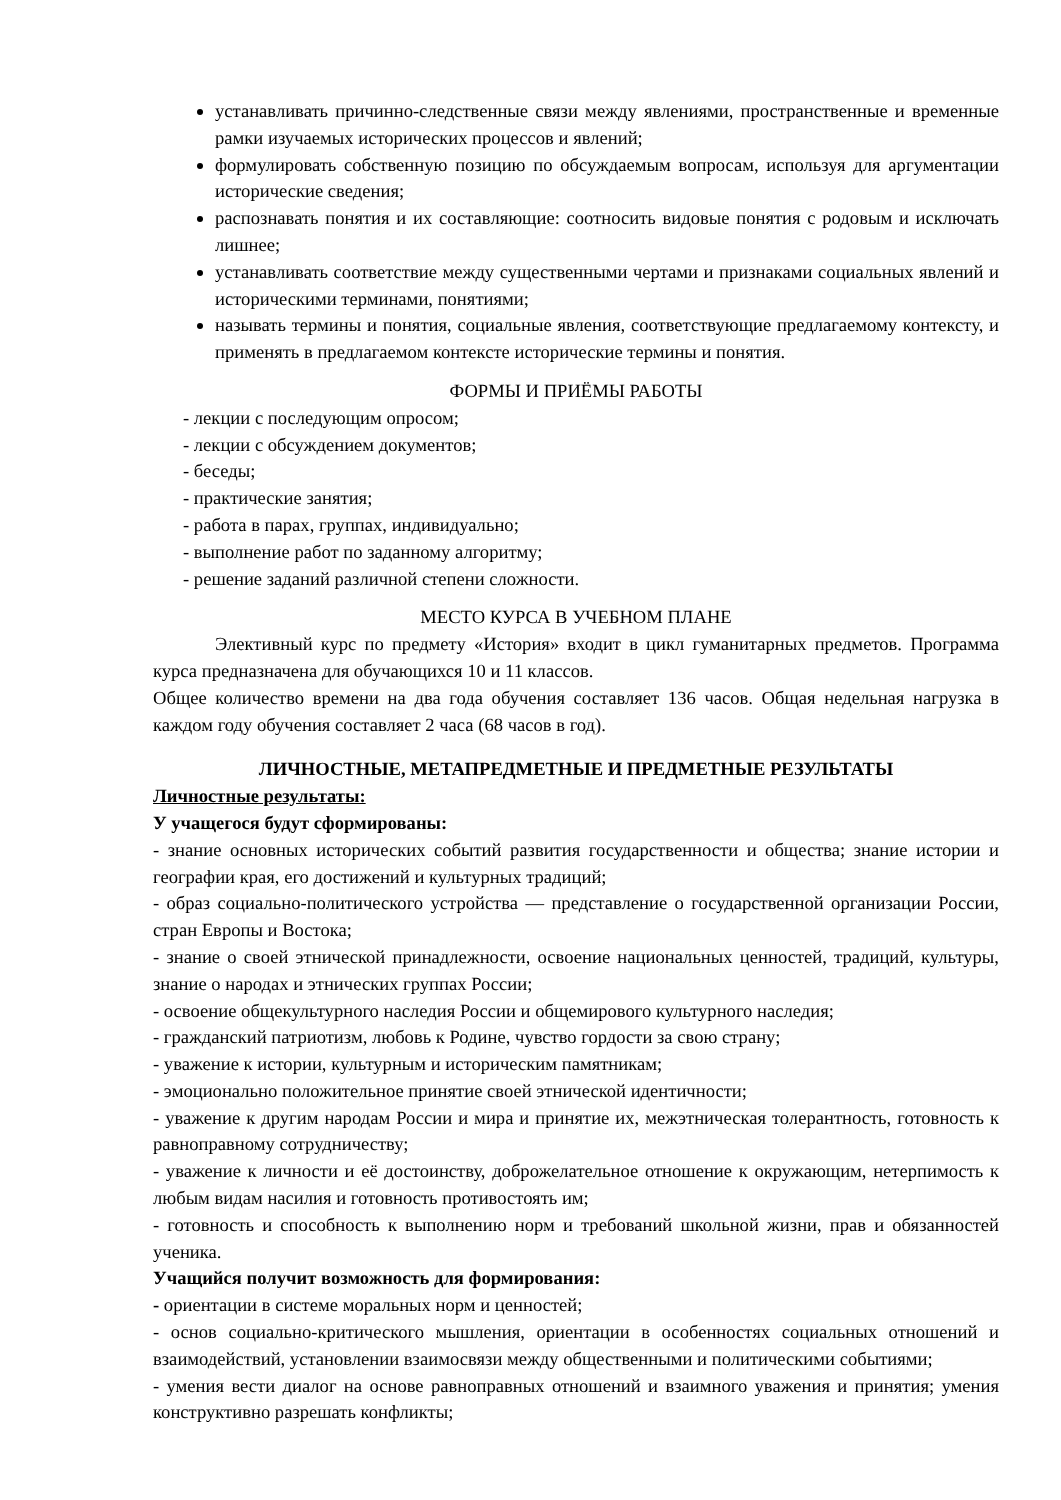устанавливать причинно-следственные связи между явлениями, пространственные и временные рамки изучаемых исторических процессов и явлений;
формулировать собственную позицию по обсуждаемым вопросам, используя для аргументации исторические сведения;
распознавать понятия и их составляющие: соотносить видовые понятия с родовым и исключать лишнее;
устанавливать соответствие между существенными чертами и признаками социальных явлений и историческими терминами, понятиями;
называть термины и понятия, социальные явления, соответствующие предлагаемому контексту, и применять в предлагаемом контексте исторические термины и понятия.
ФОРМЫ И ПРИЁМЫ РАБОТЫ
- лекции с последующим опросом;
- лекции с обсуждением документов;
- беседы;
- практические занятия;
- работа в парах, группах, индивидуально;
- выполнение работ по заданному алгоритму;
- решение заданий различной степени сложности.
МЕСТО КУРСА В УЧЕБНОМ ПЛАНЕ
Элективный курс по предмету «История» входит в цикл гуманитарных предметов. Программа курса предназначена для обучающихся 10 и 11 классов.
Общее количество времени на два года обучения составляет 136 часов. Общая недельная нагрузка в каждом году обучения составляет 2 часа (68 часов в год).
ЛИЧНОСТНЫЕ, МЕТАПРЕДМЕТНЫЕ И ПРЕДМЕТНЫЕ РЕЗУЛЬТАТЫ
Личностные результаты:
У учащегося будут сформированы:
- знание основных исторических событий развития государственности и общества; знание истории и географии края, его достижений и культурных традиций;
- образ социально-политического устройства — представление о государственной организации России, стран Европы и Востока;
- знание о своей этнической принадлежности, освоение национальных ценностей, традиций, культуры, знание о народах и этнических группах России;
- освоение общекультурного наследия России и общемирового культурного наследия;
- гражданский патриотизм, любовь к Родине, чувство гордости за свою страну;
- уважение к истории, культурным и историческим памятникам;
- эмоционально положительное принятие своей этнической идентичности;
- уважение к другим народам России и мира и принятие их, межэтническая толерантность, готовность к равноправному сотрудничеству;
- уважение к личности и её достоинству, доброжелательное отношение к окружающим, нетерпимость к любым видам насилия и готовность противостоять им;
- готовность и способность к выполнению норм и требований школьной жизни, прав и обязанностей ученика.
Учащийся получит возможность для формирования:
- ориентации в системе моральных норм и ценностей;
- основ социально-критического мышления, ориентации в особенностях социальных отношений и взаимодействий, установлении взаимосвязи между общественными и политическими событиями;
- умения вести диалог на основе равноправных отношений и взаимного уважения и принятия; умения конструктивно разрешать конфликты;